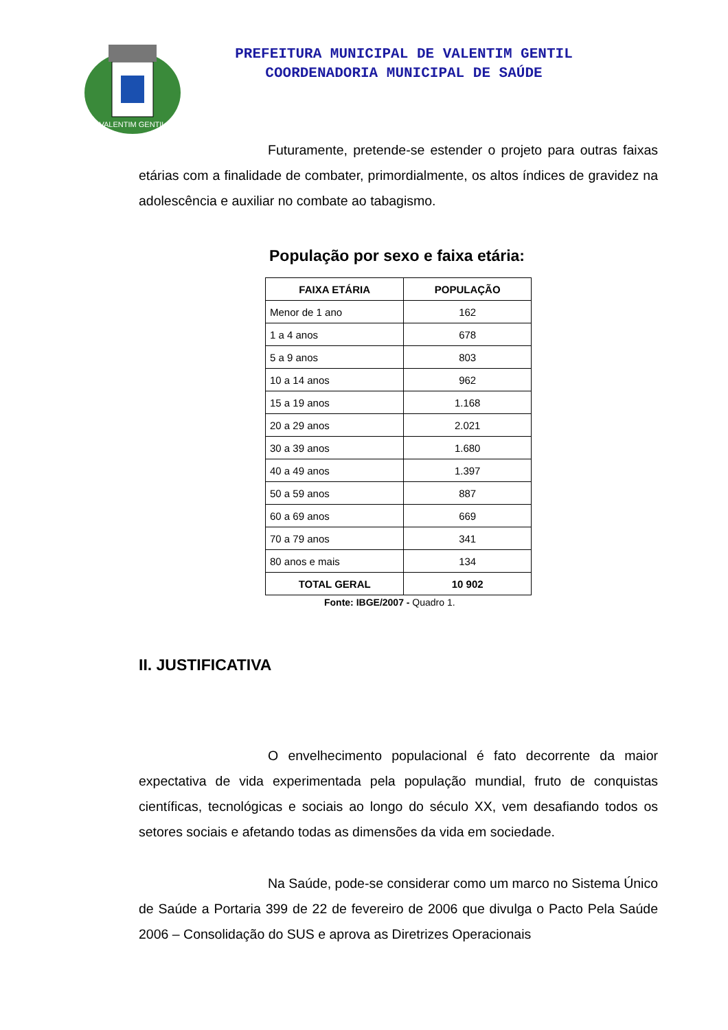VALENTIM GENTIL
PREFEITURA MUNICIPAL DE VALENTIM GENTIL
COORDENADORIA MUNICIPAL DE SAÚDE
Futuramente, pretende-se estender o projeto para outras faixas etárias com a finalidade de combater, primordialmente, os altos índices de gravidez na adolescência e auxiliar no combate ao tabagismo.
População por sexo e faixa etária:
| FAIXA ETÁRIA | POPULAÇÃO |
| --- | --- |
| Menor de 1 ano | 162 |
| 1 a 4 anos | 678 |
| 5 a 9 anos | 803 |
| 10 a 14 anos | 962 |
| 15 a 19 anos | 1.168 |
| 20 a 29 anos | 2.021 |
| 30 a 39 anos | 1.680 |
| 40 a 49 anos | 1.397 |
| 50 a 59 anos | 887 |
| 60 a 69 anos | 669 |
| 70 a 79 anos | 341 |
| 80 anos e mais | 134 |
| TOTAL GERAL | 10 902 |
Fonte: IBGE/2007 - Quadro 1.
II. JUSTIFICATIVA
O envelhecimento populacional é fato decorrente da maior expectativa de vida experimentada pela população mundial, fruto de conquistas científicas, tecnológicas e sociais ao longo do século XX, vem desafiando todos os setores sociais e afetando todas as dimensões da vida em sociedade.
Na Saúde, pode-se considerar como um marco no Sistema Único de Saúde a Portaria 399 de 22 de fevereiro de 2006 que divulga o Pacto Pela Saúde 2006 – Consolidação do SUS e aprova as Diretrizes Operacionais